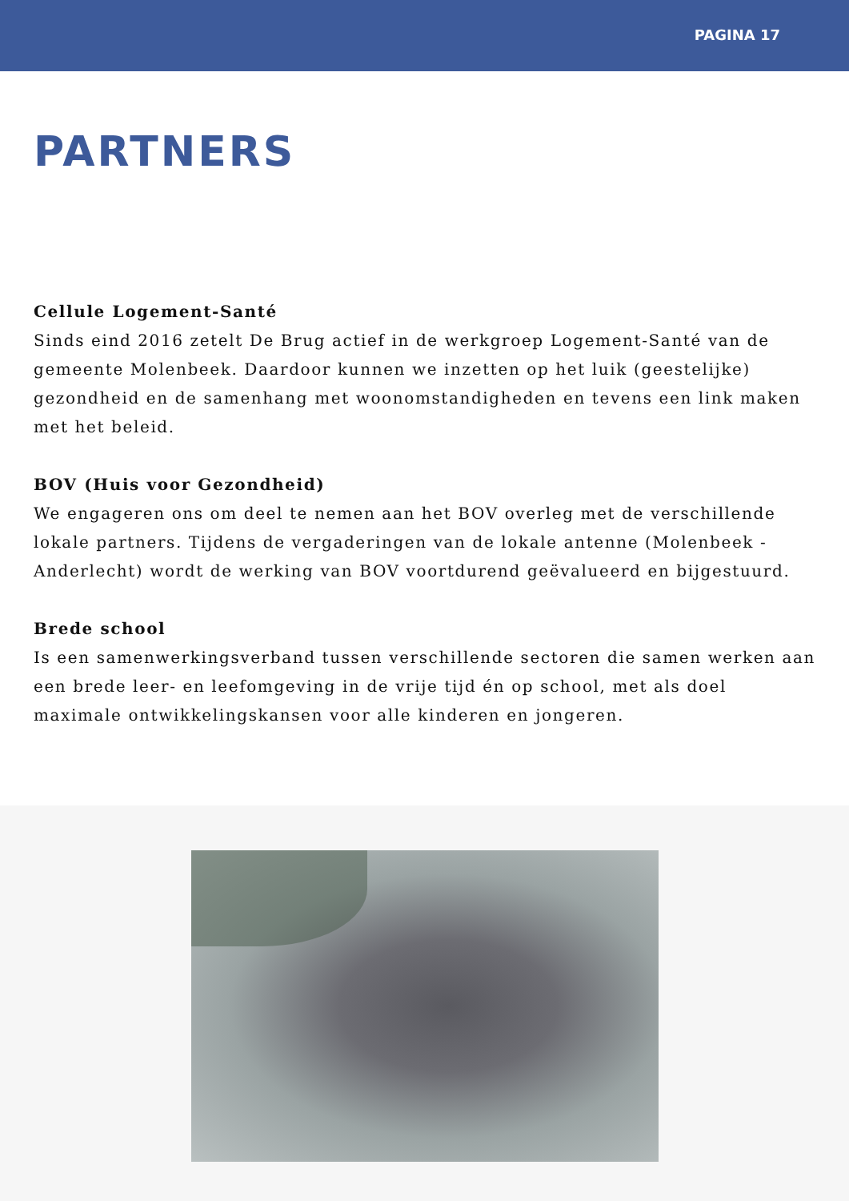PAGINA 17
PARTNERS
Cellule Logement-Santé
Sinds eind 2016 zetelt De Brug actief in de werkgroep Logement-Santé van de gemeente Molenbeek. Daardoor kunnen we inzetten op het luik (geestelijke) gezondheid en de samenhang met woonomstandigheden en tevens een link maken met het beleid.
BOV (Huis voor Gezondheid)
We engageren ons om deel te nemen aan het BOV overleg met de verschillende lokale partners. Tijdens de vergaderingen van de lokale antenne (Molenbeek - Anderlecht) wordt de werking van BOV voortdurend geëvalueerd en bijgestuurd.
Brede school
Is een samenwerkingsverband tussen verschillende sectoren die samen werken aan een brede leer- en leefomgeving in de vrije tijd én op school, met als doel maximale ontwikkelingskansen voor alle kinderen en jongeren.